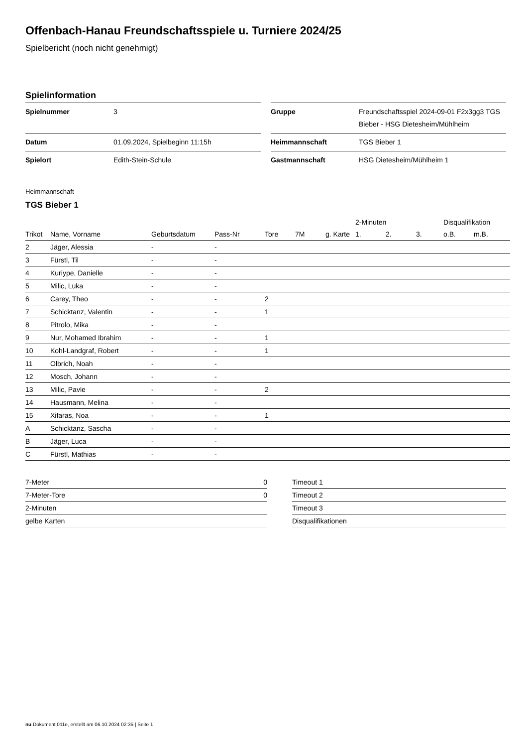Offenbach-Hanau Freundschaftsspiele u. Turniere 2024/25
Spielbericht (noch nicht genehmigt)
Spielinformation
| Spielnummer | 3 |
| Datum | 01.09.2024, Spielbeginn 11:15h |
| Spielort | Edith-Stein-Schule |
| Gruppe | Freundschaftsspiel 2024-09-01 F2x3gg3 TGS Bieber - HSG Dietesheim/Mühlheim |
| Heimmannschaft | TGS Bieber 1 |
| Gastmannschaft | HSG Dietesheim/Mühlheim 1 |
Heimmannschaft
TGS Bieber 1
| | | | | | | | 2-Minuten | | | Disqualifikation | |
| --- | --- | --- | --- | --- | --- | --- | --- | --- | --- | --- | --- |
| Trikot | Name, Vorname | Geburtsdatum | Pass-Nr | Tore | 7M | g. Karte | 1. | 2. | 3. | o.B. | m.B. |
| 2 | Jäger, Alessia | - | - | | | | | | | | |
| 3 | Fürstl, Til | - | - | | | | | | | | |
| 4 | Kuriype, Danielle | - | - | | | | | | | | |
| 5 | Milic, Luka | - | - | | | | | | | | |
| 6 | Carey, Theo | - | - | 2 | | | | | | | |
| 7 | Schicktanz, Valentin | - | - | 1 | | | | | | | |
| 8 | Pitrolo, Mika | - | - | | | | | | | | |
| 9 | Nur, Mohamed Ibrahim | - | - | 1 | | | | | | | |
| 10 | Kohl-Landgraf, Robert | - | - | 1 | | | | | | | |
| 11 | Olbrich, Noah | - | - | | | | | | | | |
| 12 | Mosch, Johann | - | - | | | | | | | | |
| 13 | Milic, Pavle | - | - | 2 | | | | | | | |
| 14 | Hausmann, Melina | - | - | | | | | | | | |
| 15 | Xifaras, Noa | - | - | 1 | | | | | | | |
| A | Schicktanz, Sascha | - | - | | | | | | | | |
| B | Jäger, Luca | - | - | | | | | | | | |
| C | Fürstl, Mathias | - | - | | | | | | | | |
| 7-Meter | 0 |
| 7-Meter-Tore | 0 |
| 2-Minuten | |
| gelbe Karten | |
| Timeout 1 |
| Timeout 2 |
| Timeout 3 |
| Disqualifikationen |
nu.Dokument 011e, erstellt am 06.10.2024 02:35 | Seite 1